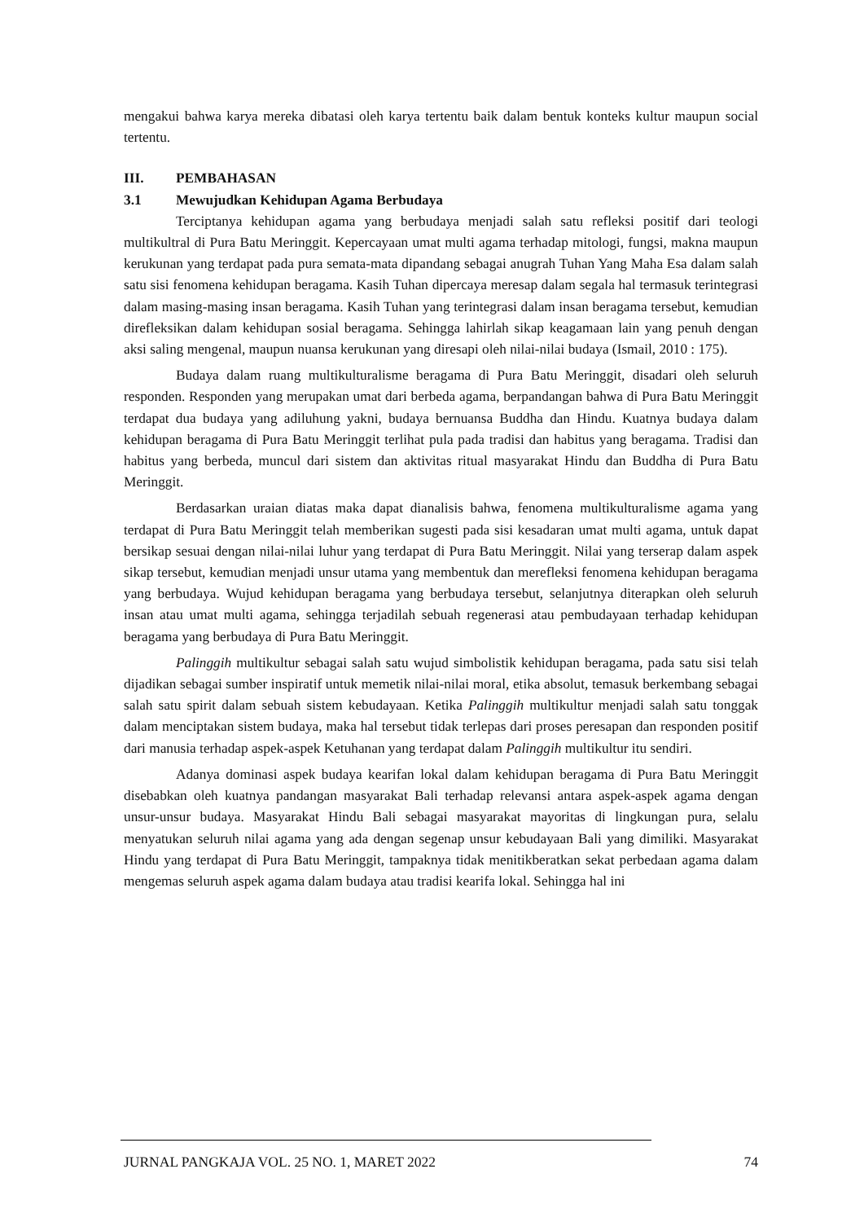mengakui bahwa karya mereka dibatasi oleh karya tertentu baik dalam bentuk konteks kultur maupun social tertentu.
III. PEMBAHASAN
3.1 Mewujudkan Kehidupan Agama Berbudaya
Terciptanya kehidupan agama yang berbudaya menjadi salah satu refleksi positif dari teologi multikultral di Pura Batu Meringgit. Kepercayaan umat multi agama terhadap mitologi, fungsi, makna maupun kerukunan yang terdapat pada pura semata-mata dipandang sebagai anugrah Tuhan Yang Maha Esa dalam salah satu sisi fenomena kehidupan beragama. Kasih Tuhan dipercaya meresap dalam segala hal termasuk terintegrasi dalam masing-masing insan beragama. Kasih Tuhan yang terintegrasi dalam insan beragama tersebut, kemudian direfleksikan dalam kehidupan sosial beragama. Sehingga lahirlah sikap keagamaan lain yang penuh dengan aksi saling mengenal, maupun nuansa kerukunan yang diresapi oleh nilai-nilai budaya (Ismail, 2010 : 175).
Budaya dalam ruang multikulturalisme beragama di Pura Batu Meringgit, disadari oleh seluruh responden. Responden yang merupakan umat dari berbeda agama, berpandangan bahwa di Pura Batu Meringgit terdapat dua budaya yang adiluhung yakni, budaya bernuansa Buddha dan Hindu. Kuatnya budaya dalam kehidupan beragama di Pura Batu Meringgit terlihat pula pada tradisi dan habitus yang beragama. Tradisi dan habitus yang berbeda, muncul dari sistem dan aktivitas ritual masyarakat Hindu dan Buddha di Pura Batu Meringgit.
Berdasarkan uraian diatas maka dapat dianalisis bahwa, fenomena multikulturalisme agama yang terdapat di Pura Batu Meringgit telah memberikan sugesti pada sisi kesadaran umat multi agama, untuk dapat bersikap sesuai dengan nilai-nilai luhur yang terdapat di Pura Batu Meringgit. Nilai yang terserap dalam aspek sikap tersebut, kemudian menjadi unsur utama yang membentuk dan merefleksi fenomena kehidupan beragama yang berbudaya. Wujud kehidupan beragama yang berbudaya tersebut, selanjutnya diterapkan oleh seluruh insan atau umat multi agama, sehingga terjadilah sebuah regenerasi atau pembudayaan terhadap kehidupan beragama yang berbudaya di Pura Batu Meringgit.
Palinggih multikultur sebagai salah satu wujud simbolistik kehidupan beragama, pada satu sisi telah dijadikan sebagai sumber inspiratif untuk memetik nilai-nilai moral, etika absolut, temasuk berkembang sebagai salah satu spirit dalam sebuah sistem kebudayaan. Ketika Palinggih multikultur menjadi salah satu tonggak dalam menciptakan sistem budaya, maka hal tersebut tidak terlepas dari proses peresapan dan responden positif dari manusia terhadap aspek-aspek Ketuhanan yang terdapat dalam Palinggih multikultur itu sendiri.
Adanya dominasi aspek budaya kearifan lokal dalam kehidupan beragama di Pura Batu Meringgit disebabkan oleh kuatnya pandangan masyarakat Bali terhadap relevansi antara aspek-aspek agama dengan unsur-unsur budaya. Masyarakat Hindu Bali sebagai masyarakat mayoritas di lingkungan pura, selalu menyatukan seluruh nilai agama yang ada dengan segenap unsur kebudayaan Bali yang dimiliki. Masyarakat Hindu yang terdapat di Pura Batu Meringgit, tampaknya tidak menitikberatkan sekat perbedaan agama dalam mengemas seluruh aspek agama dalam budaya atau tradisi kearifa lokal. Sehingga hal ini
JURNAL PANGKAJA VOL. 25 NO. 1, MARET 2022 74